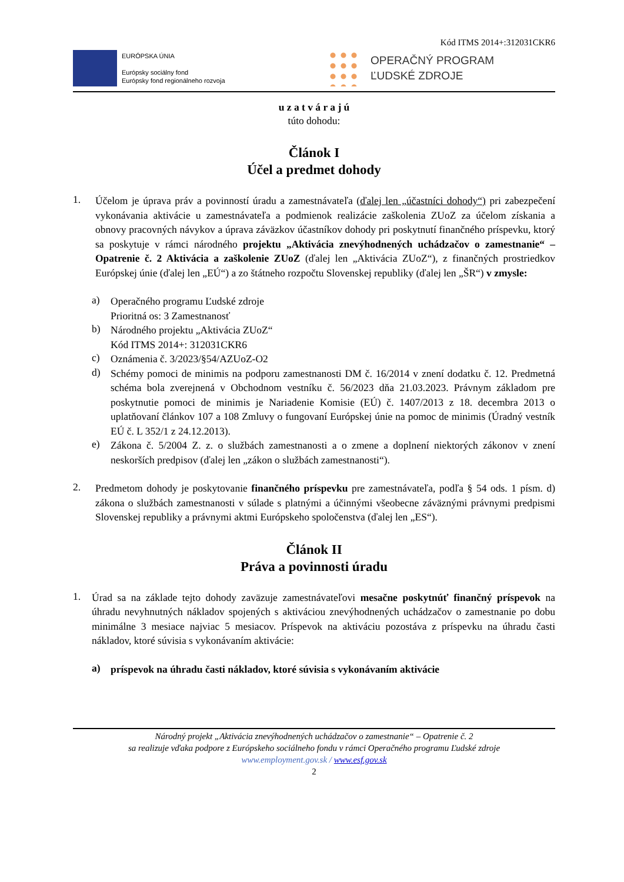Kód ITMS 2014+:312031CKR6
EURÓPSKA ÚNIA
Európsky sociálny fond
Európsky fond regionálneho rozvoja
OPERAČNÝ PROGRAM
ĽUDSKÉ ZDROJE
u z a t v á r a j ú
túto dohodu:
Článok I
Účel a predmet dohody
1.
Účelom je úprava práv a povinností úradu a zamestnávateľa (ďalej len „účastníci dohody“) pri zabezpečení vykonávania aktivácie u zamestnávateľa a podmienok realizácie zaškolenia ZUoZ za účelom získania a obnovy pracovných návykov a úprava záväzkov účastníkov dohody pri poskytnutí finančného príspevku, ktorý sa poskytuje v rámci národného projektu „Aktivácia znevýhodnených uchádzačov o zamestnanie“ – Opatrenie č. 2 Aktivácia a zaškolenie ZUoZ (ďalej len „Aktivácia ZUoZ“), z finančných prostriedkov Európskej únie (ďalej len „EÚ“) a zo štátneho rozpočtu Slovenskej republiky (ďalej len „ŠR“) v zmysle:
a)
Operačného programu Ľudské zdroje
Prioritná os: 3 Zamestnanosť
b)
Národného projektu „Aktivácia ZUoZ“
Kód ITMS 2014+: 312031CKR6
c)
Oznámenia č. 3/2023/§54/AZUoZ-O2
d)
Schémy pomoci de minimis na podporu zamestnanosti DM č. 16/2014 v znení dodatku č. 12. Predmetná schéma bola zverejnená v Obchodnom vestníku č. 56/2023 dňa 21.03.2023. Právnym základom pre poskytnutie pomoci de minimis je Nariadenie Komisie (EÚ) č. 1407/2013 z 18. decembra 2013 o uplatňovaní článkov 107 a 108 Zmluvy o fungovaní Európskej únie na pomoc de minimis (Úradný vestník EÚ č. L 352/1 z 24.12.2013).
e)
Zákona č. 5/2004 Z. z. o službách zamestnanosti a o zmene a doplnení niektorých zákonov v znení neskorších predpisov (ďalej len „zákon o službách zamestnanosti“).
2.
Predmetom dohody je poskytovanie finančného príspevku pre zamestnávateľa, podľa § 54 ods. 1 písm. d) zákona o službách zamestnanosti v súlade s platnými a účinnými všeobecne záväznými právnymi predpismi Slovenskej republiky a právnymi aktmi Európskeho spoločenstva (ďalej len „ES“).
Článok II
Práva a povinnosti úradu
1.
Úrad sa na základe tejto dohody zaväzuje zamestnávateľovi mesačne poskytnúť finančný príspevok na úhradu nevyhnutných nákladov spojených s aktiváciou znevýhodnených uchádzačov o zamestnanie po dobu minimálne 3 mesiace najviac 5 mesiacov. Príspevok na aktiváciu pozostáva z príspevku na úhradu časti nákladov, ktoré súvisia s vykonávaním aktivácie:
a)
príspevok na úhradu časti nákladov, ktoré súvisia s vykonávaním aktivácie
Národný projekt „Aktivácia znevýhodnených uchádzačov o zamestnanie“ – Opatrenie č. 2
sa realizuje vďaka podpore z Európskeho sociálneho fondu v rámci Operačného programu Ľudské zdroje
www.employment.gov.sk / www.esf.gov.sk
2